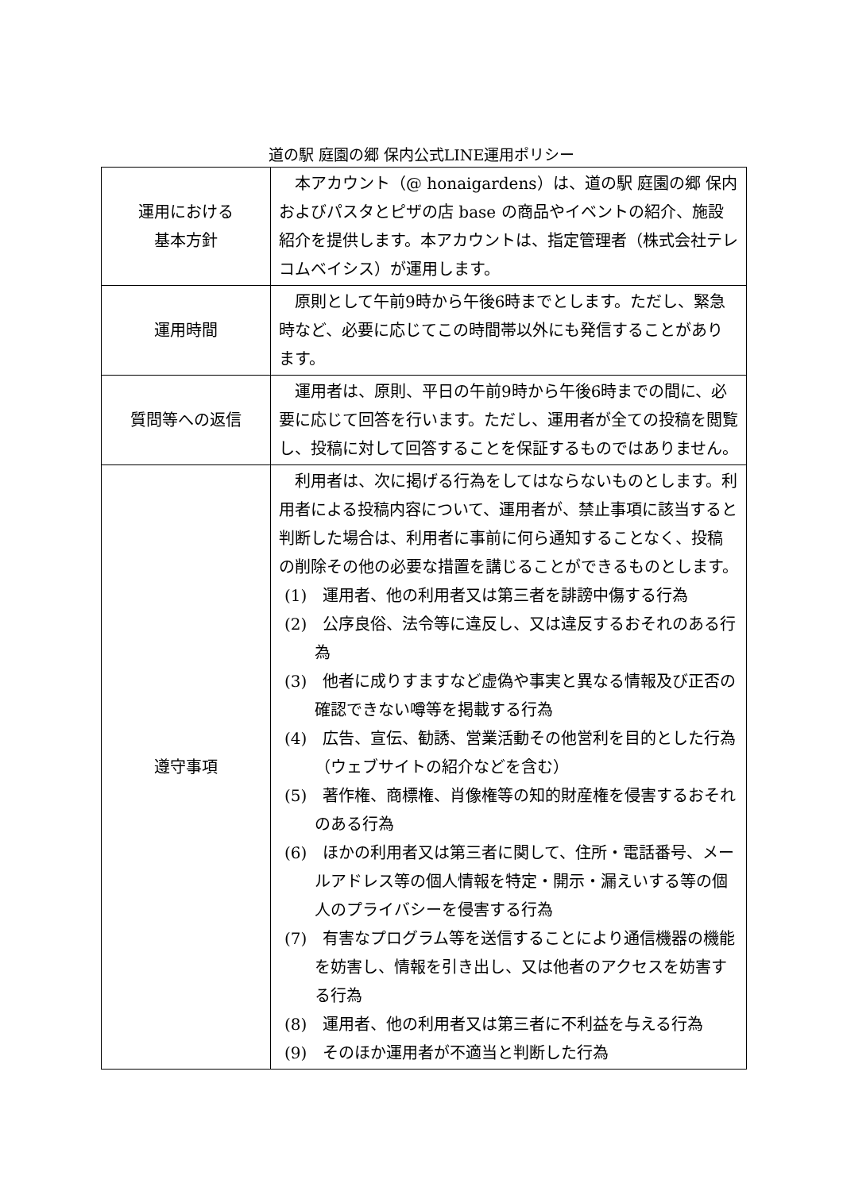道の駅 庭園の郷 保内公式LINE運用ポリシー
| 運用における 基本方針 | 本アカウント（@ honaigardens）は、道の駅 庭園の郷 保内およびパスタとピザの店 base の商品やイベントの紹介、施設紹介を提供します。本アカウントは、指定管理者（株式会社テレコムベイシス）が運用します。 |
| 運用時間 | 原則として午前9時から午後6時までとします。ただし、緊急時など、必要に応じてこの時間帯以外にも発信することがあります。 |
| 質問等への返信 | 運用者は、原則、平日の午前9時から午後6時までの間に、必要に応じて回答を行います。ただし、運用者が全ての投稿を閲覧し、投稿に対して回答することを保証するものではありません。 |
| 遵守事項 | 利用者は、次に掲げる行為をしてはならないものとします。利用者による投稿内容について、運用者が、禁止事項に該当すると判断した場合は、利用者に事前に何ら通知することなく、投稿の削除その他の必要な措置を講じることができるものとします。 (1) 運用者、他の利用者又は第三者を誹謗中傷する行為 (2) 公序良俗、法令等に違反し、又は違反するおそれのある行為 (3) 他者に成りすますなど虚偽や事実と異なる情報及び正否の確認できない噂等を掲載する行為 (4) 広告、宣伝、勧誘、営業活動その他営利を目的とした行為（ウェブサイトの紹介などを含む） (5) 著作権、商標権、肖像権等の知的財産権を侵害するおそれのある行為 (6) ほかの利用者又は第三者に関して、住所・電話番号、メールアドレス等の個人情報を特定・開示・漏えいする等の個人のプライバシーを侵害する行為 (7) 有害なプログラム等を送信することにより通信機器の機能を妨害し、情報を引き出し、又は他者のアクセスを妨害する行為 (8) 運用者、他の利用者又は第三者に不利益を与える行為 (9) そのほか運用者が不適当と判断した行為 |